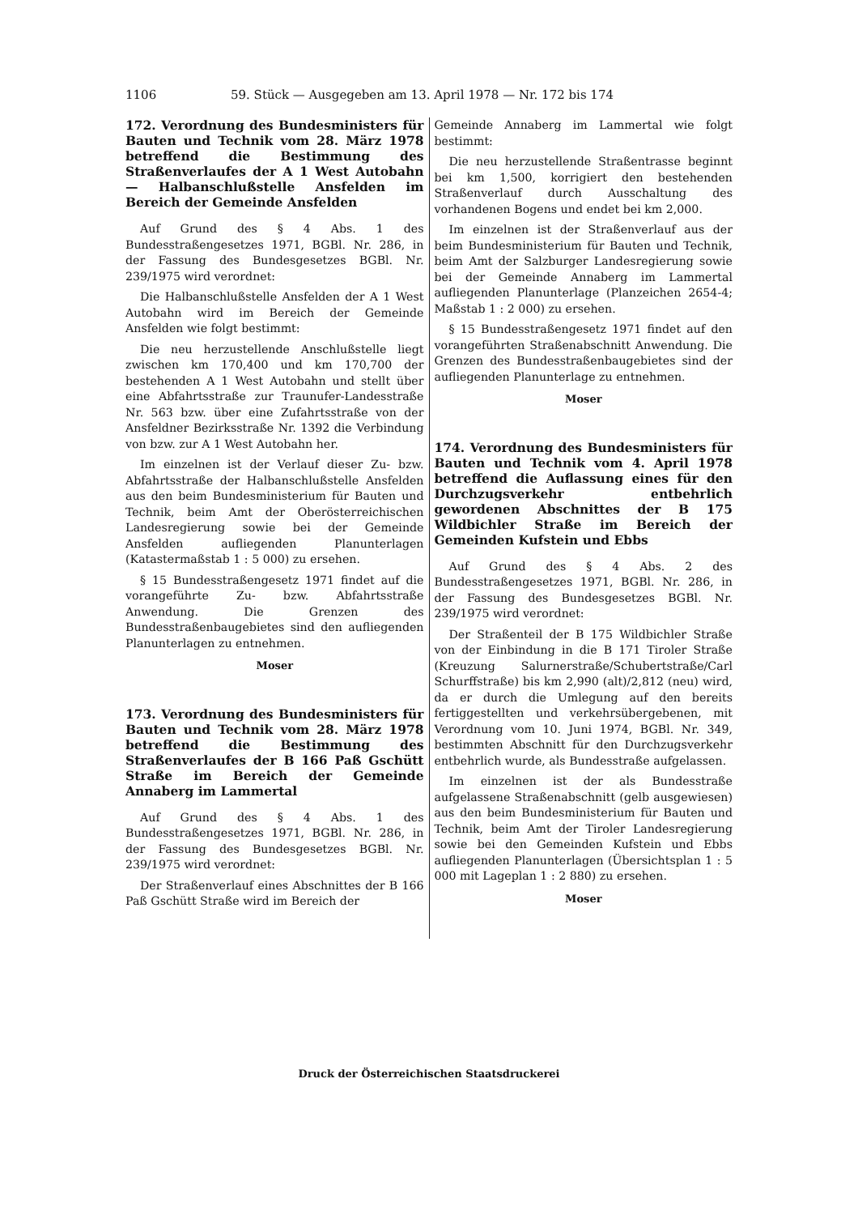1106 59. Stück — Ausgegeben am 13. April 1978 — Nr. 172 bis 174
172. Verordnung des Bundesministers für Bauten und Technik vom 28. März 1978 betreffend die Bestimmung des Straßenverlaufes der A 1 West Autobahn — Halbanschlußstelle Ansfelden im Bereich der Gemeinde Ansfelden
Auf Grund des § 4 Abs. 1 des Bundesstraßengesetzes 1971, BGBl. Nr. 286, in der Fassung des Bundesgesetzes BGBl. Nr. 239/1975 wird verordnet:
Die Halbanschlußstelle Ansfelden der A 1 West Autobahn wird im Bereich der Gemeinde Ansfelden wie folgt bestimmt:
Die neu herzustellende Anschlußstelle liegt zwischen km 170,400 und km 170,700 der bestehenden A 1 West Autobahn und stellt über eine Abfahrtsstraße zur Traunufer-Landesstraße Nr. 563 bzw. über eine Zufahrtsstraße von der Ansfeldner Bezirksstraße Nr. 1392 die Verbindung von bzw. zur A 1 West Autobahn her.
Im einzelnen ist der Verlauf dieser Zu- bzw. Abfahrtsstraße der Halbanschlußstelle Ansfelden aus den beim Bundesministerium für Bauten und Technik, beim Amt der Oberösterreichischen Landesregierung sowie bei der Gemeinde Ansfelden aufliegenden Planunterlagen (Katastermaßstab 1 : 5 000) zu ersehen.
§ 15 Bundesstraßengesetz 1971 findet auf die vorangeführte Zu- bzw. Abfahrtsstraße Anwendung. Die Grenzen des Bundesstraßenbaugebietes sind den aufliegenden Planunterlagen zu entnehmen.
Moser
173. Verordnung des Bundesministers für Bauten und Technik vom 28. März 1978 betreffend die Bestimmung des Straßenverlaufes der B 166 Paß Gschütt Straße im Bereich der Gemeinde Annaberg im Lammertal
Auf Grund des § 4 Abs. 1 des Bundesstraßengesetzes 1971, BGBl. Nr. 286, in der Fassung des Bundesgesetzes BGBl. Nr. 239/1975 wird verordnet:
Der Straßenverlauf eines Abschnittes der B 166 Paß Gschütt Straße wird im Bereich der
Gemeinde Annaberg im Lammertal wie folgt bestimmt:
Die neu herzustellende Straßentrasse beginnt bei km 1,500, korrigiert den bestehenden Straßenverlauf durch Ausschaltung des vorhandenen Bogens und endet bei km 2,000.
Im einzelnen ist der Straßenverlauf aus der beim Bundesministerium für Bauten und Technik, beim Amt der Salzburger Landesregierung sowie bei der Gemeinde Annaberg im Lammertal aufliegenden Planunterlage (Planzeichen 2654-4; Maßstab 1 : 2 000) zu ersehen.
§ 15 Bundesstraßengesetz 1971 findet auf den vorangeführten Straßenabschnitt Anwendung. Die Grenzen des Bundesstraßenbaugebietes sind der aufliegenden Planunterlage zu entnehmen.
Moser
174. Verordnung des Bundesministers für Bauten und Technik vom 4. April 1978 betreffend die Auflassung eines für den Durchzugsverkehr entbehrlich gewordenen Abschnittes der B 175 Wildbichler Straße im Bereich der Gemeinden Kufstein und Ebbs
Auf Grund des § 4 Abs. 2 des Bundesstraßengesetzes 1971, BGBl. Nr. 286, in der Fassung des Bundesgesetzes BGBl. Nr. 239/1975 wird verordnet:
Der Straßenteil der B 175 Wildbichler Straße von der Einbindung in die B 171 Tiroler Straße (Kreuzung Salurnerstraße/Schubertstraße/Carl Schurffstraße) bis km 2,990 (alt)/2,812 (neu) wird, da er durch die Umlegung auf den bereits fertiggestellten und verkehrsübergebenen, mit Verordnung vom 10. Juni 1974, BGBl. Nr. 349, bestimmten Abschnitt für den Durchzugsverkehr entbehrlich wurde, als Bundesstraße aufgelassen.
Im einzelnen ist der als Bundesstraße aufgelassene Straßenabschnitt (gelb ausgewiesen) aus den beim Bundesministerium für Bauten und Technik, beim Amt der Tiroler Landesregierung sowie bei den Gemeinden Kufstein und Ebbs aufliegenden Planunterlagen (Übersichtsplan 1 : 5 000 mit Lageplan 1 : 2 880) zu ersehen.
Moser
Druck der Österreichischen Staatsdruckerei